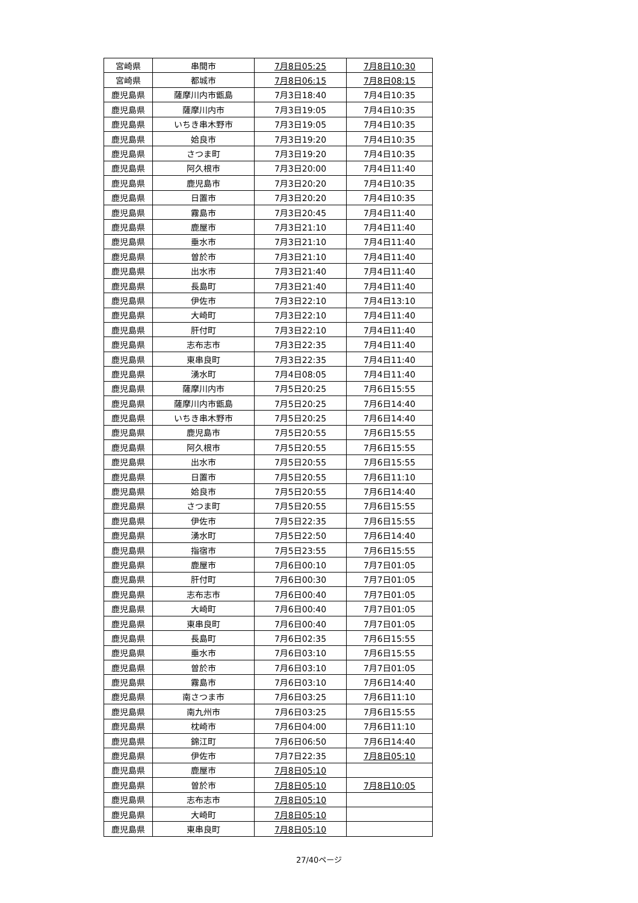| 宮崎県 | 串間市 | 7月8日05:25 | 7月8日10:30 |
| 宮崎県 | 都城市 | 7月8日06:15 | 7月8日08:15 |
| 鹿児島県 | 薩摩川内市甑島 | 7月3日18:40 | 7月4日10:35 |
| 鹿児島県 | 薩摩川内市 | 7月3日19:05 | 7月4日10:35 |
| 鹿児島県 | いちき串木野市 | 7月3日19:05 | 7月4日10:35 |
| 鹿児島県 | 姶良市 | 7月3日19:20 | 7月4日10:35 |
| 鹿児島県 | さつま町 | 7月3日19:20 | 7月4日10:35 |
| 鹿児島県 | 阿久根市 | 7月3日20:00 | 7月4日11:40 |
| 鹿児島県 | 鹿児島市 | 7月3日20:20 | 7月4日10:35 |
| 鹿児島県 | 日置市 | 7月3日20:20 | 7月4日10:35 |
| 鹿児島県 | 霧島市 | 7月3日20:45 | 7月4日11:40 |
| 鹿児島県 | 鹿屋市 | 7月3日21:10 | 7月4日11:40 |
| 鹿児島県 | 垂水市 | 7月3日21:10 | 7月4日11:40 |
| 鹿児島県 | 曽於市 | 7月3日21:10 | 7月4日11:40 |
| 鹿児島県 | 出水市 | 7月3日21:40 | 7月4日11:40 |
| 鹿児島県 | 長島町 | 7月3日21:40 | 7月4日11:40 |
| 鹿児島県 | 伊佐市 | 7月3日22:10 | 7月4日13:10 |
| 鹿児島県 | 大崎町 | 7月3日22:10 | 7月4日11:40 |
| 鹿児島県 | 肝付町 | 7月3日22:10 | 7月4日11:40 |
| 鹿児島県 | 志布志市 | 7月3日22:35 | 7月4日11:40 |
| 鹿児島県 | 東串良町 | 7月3日22:35 | 7月4日11:40 |
| 鹿児島県 | 湧水町 | 7月4日08:05 | 7月4日11:40 |
| 鹿児島県 | 薩摩川内市 | 7月5日20:25 | 7月6日15:55 |
| 鹿児島県 | 薩摩川内市甑島 | 7月5日20:25 | 7月6日14:40 |
| 鹿児島県 | いちき串木野市 | 7月5日20:25 | 7月6日14:40 |
| 鹿児島県 | 鹿児島市 | 7月5日20:55 | 7月6日15:55 |
| 鹿児島県 | 阿久根市 | 7月5日20:55 | 7月6日15:55 |
| 鹿児島県 | 出水市 | 7月5日20:55 | 7月6日15:55 |
| 鹿児島県 | 日置市 | 7月5日20:55 | 7月6日11:10 |
| 鹿児島県 | 姶良市 | 7月5日20:55 | 7月6日14:40 |
| 鹿児島県 | さつま町 | 7月5日20:55 | 7月6日15:55 |
| 鹿児島県 | 伊佐市 | 7月5日22:35 | 7月6日15:55 |
| 鹿児島県 | 湧水町 | 7月5日22:50 | 7月6日14:40 |
| 鹿児島県 | 指宿市 | 7月5日23:55 | 7月6日15:55 |
| 鹿児島県 | 鹿屋市 | 7月6日00:10 | 7月7日01:05 |
| 鹿児島県 | 肝付町 | 7月6日00:30 | 7月7日01:05 |
| 鹿児島県 | 志布志市 | 7月6日00:40 | 7月7日01:05 |
| 鹿児島県 | 大崎町 | 7月6日00:40 | 7月7日01:05 |
| 鹿児島県 | 東串良町 | 7月6日00:40 | 7月7日01:05 |
| 鹿児島県 | 長島町 | 7月6日02:35 | 7月6日15:55 |
| 鹿児島県 | 垂水市 | 7月6日03:10 | 7月6日15:55 |
| 鹿児島県 | 曽於市 | 7月6日03:10 | 7月7日01:05 |
| 鹿児島県 | 霧島市 | 7月6日03:10 | 7月6日14:40 |
| 鹿児島県 | 南さつま市 | 7月6日03:25 | 7月6日11:10 |
| 鹿児島県 | 南九州市 | 7月6日03:25 | 7月6日15:55 |
| 鹿児島県 | 枕崎市 | 7月6日04:00 | 7月6日11:10 |
| 鹿児島県 | 錦江町 | 7月6日06:50 | 7月6日14:40 |
| 鹿児島県 | 伊佐市 | 7月7日22:35 | 7月8日05:10 |
| 鹿児島県 | 鹿屋市 | 7月8日05:10 | |
| 鹿児島県 | 曽於市 | 7月8日05:10 | 7月8日10:05 |
| 鹿児島県 | 志布志市 | 7月8日05:10 | |
| 鹿児島県 | 大崎町 | 7月8日05:10 | |
| 鹿児島県 | 東串良町 | 7月8日05:10 | |
27/40ページ